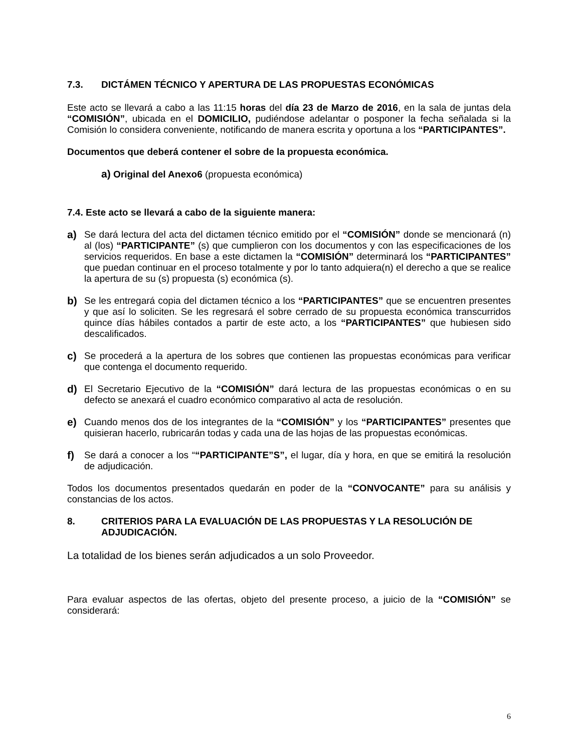7.3. DICTÁMEN TÉCNICO Y APERTURA DE LAS PROPUESTAS ECONÓMICAS
Este acto se llevará a cabo a las 11:15 horas del día 23 de Marzo de 2016, en la sala de juntas dela “COMISIÓN”, ubicada en el DOMICILIO, pudiéndose adelantar o posponer la fecha señalada si la Comisión lo considera conveniente, notificando de manera escrita y oportuna a los “PARTICIPANTES”.
Documentos que deberá contener el sobre de la propuesta económica.
a) Original del Anexo6 (propuesta económica)
7.4. Este acto se llevará a cabo de la siguiente manera:
a) Se dará lectura del acta del dictamen técnico emitido por el “COMISIÓN” donde se mencionará (n) al (los) “PARTICIPANTE” (s) que cumplieron con los documentos y con las especificaciones de los servicios requeridos. En base a este dictamen la “COMISIÓN” determinará los “PARTICIPANTES” que puedan continuar en el proceso totalmente y por lo tanto adquiera(n) el derecho a que se realice la apertura de su (s) propuesta (s) económica (s).
b) Se les entregará copia del dictamen técnico a los “PARTICIPANTES” que se encuentren presentes y que así lo soliciten. Se les regresará el sobre cerrado de su propuesta económica transcurridos quince días hábiles contados a partir de este acto, a los “PARTICIPANTES” que hubiesen sido descalificados.
c) Se procederá a la apertura de los sobres que contienen las propuestas económicas para verificar que contenga el documento requerido.
d) El Secretario Ejecutivo de la “COMISIÓN” dará lectura de las propuestas económicas o en su defecto se anexará el cuadro económico comparativo al acta de resolución.
e) Cuando menos dos de los integrantes de la “COMISIÓN” y los “PARTICIPANTES” presentes que quisieran hacerlo, rubricarán todas y cada una de las hojas de las propuestas económicas.
f) Se dará a conocer a los ““PARTICIPANTE”S”, el lugar, día y hora, en que se emitirá la resolución de adjudicación.
Todos los documentos presentados quedarán en poder de la “CONVOCANTE” para su análisis y constancias de los actos.
8. CRITERIOS PARA LA EVALUACIÓN DE LAS PROPUESTAS Y LA RESOLUCIÓN DE ADJUDICACIÓN.
La totalidad de los bienes serán adjudicados a un solo Proveedor.
Para evaluar aspectos de las ofertas, objeto del presente proceso, a juicio de la “COMISIÓN” se considerará:
6